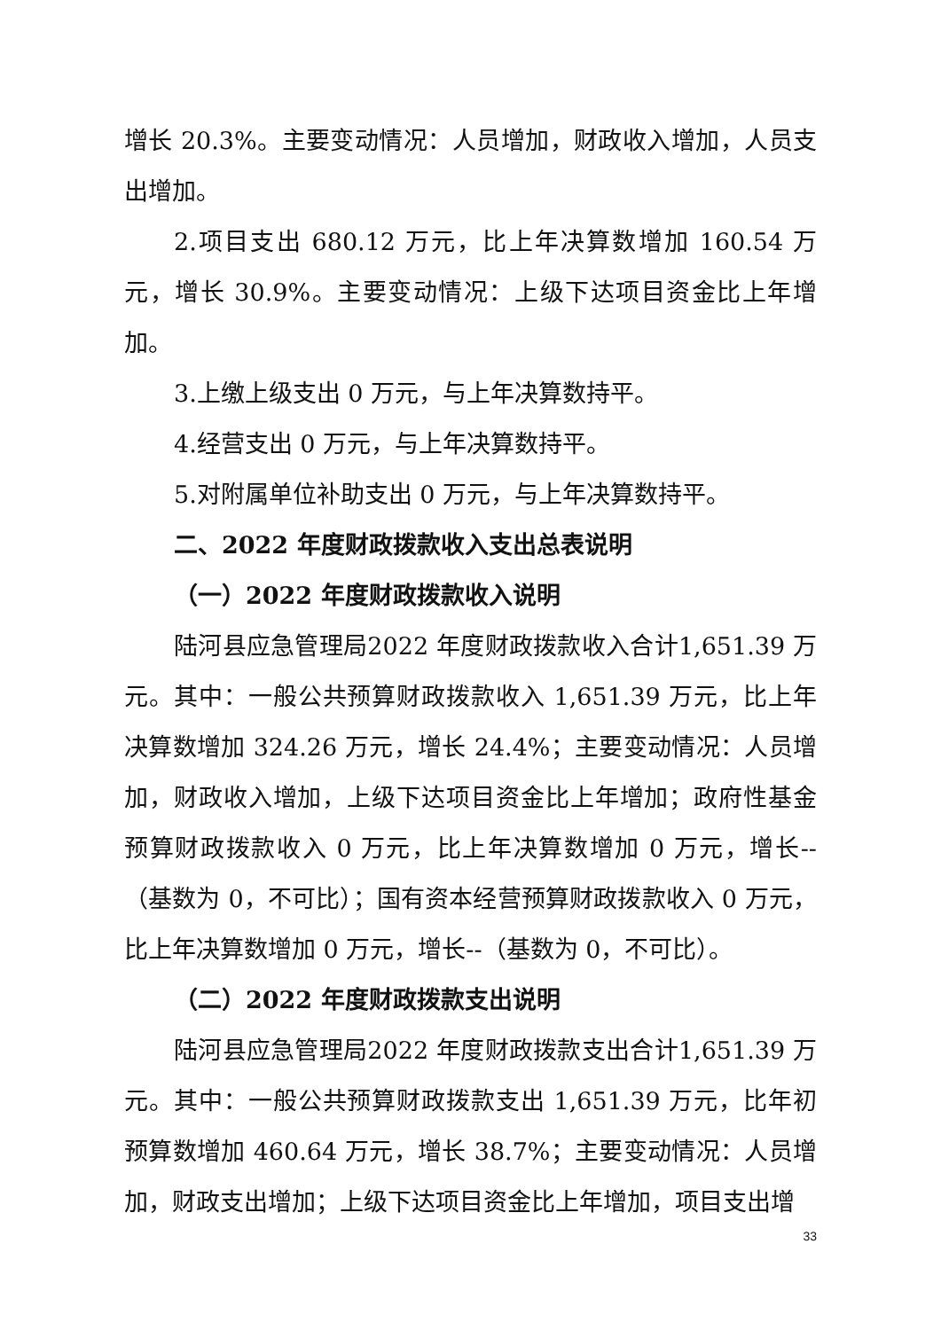增长 20.3%。主要变动情况：人员增加，财政收入增加，人员支出增加。
2.项目支出 680.12 万元，比上年决算数增加 160.54 万元，增长 30.9%。主要变动情况：上级下达项目资金比上年增加。
3.上缴上级支出 0 万元，与上年决算数持平。
4.经营支出 0 万元，与上年决算数持平。
5.对附属单位补助支出 0 万元，与上年决算数持平。
二、2022 年度财政拨款收入支出总表说明
（一）2022 年度财政拨款收入说明
陆河县应急管理局2022 年度财政拨款收入合计1,651.39 万元。其中：一般公共预算财政拨款收入 1,651.39 万元，比上年决算数增加 324.26 万元，增长 24.4%；主要变动情况：人员增加，财政收入增加，上级下达项目资金比上年增加；政府性基金预算财政拨款收入 0 万元，比上年决算数增加 0 万元，增长--（基数为 0，不可比）；国有资本经营预算财政拨款收入 0 万元，比上年决算数增加 0 万元，增长--（基数为 0，不可比）。
（二）2022 年度财政拨款支出说明
陆河县应急管理局2022 年度财政拨款支出合计1,651.39 万元。其中：一般公共预算财政拨款支出 1,651.39 万元，比年初预算数增加 460.64 万元，增长 38.7%；主要变动情况：人员增加，财政支出增加；上级下达项目资金比上年增加，项目支出增
33